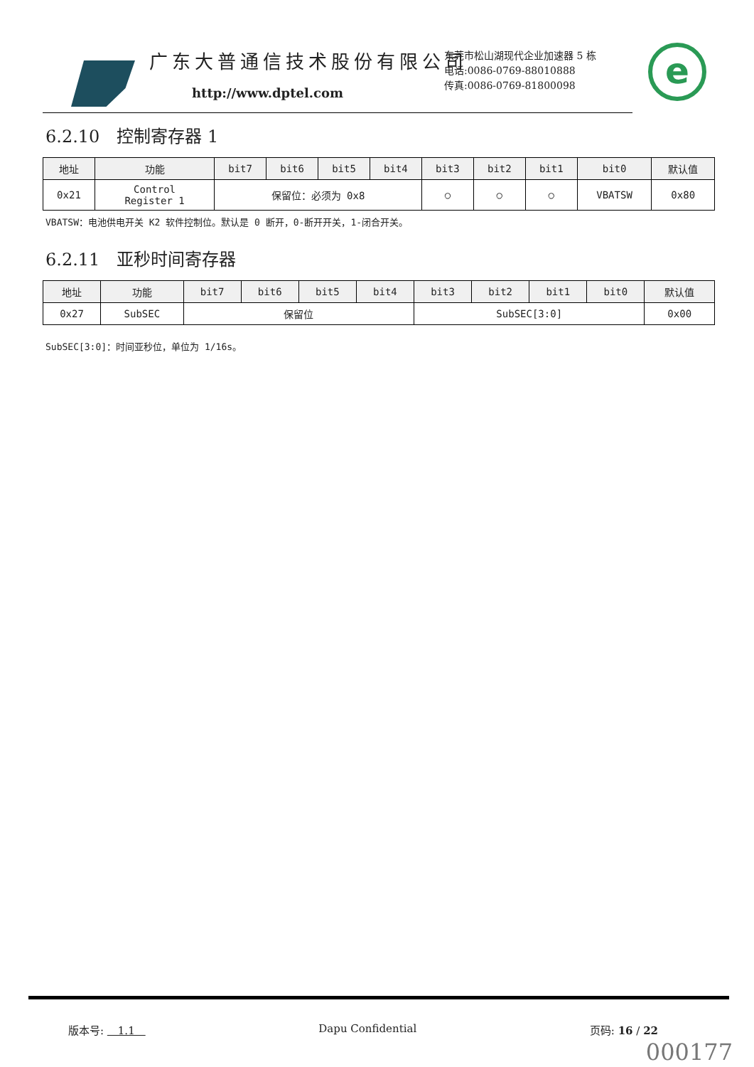广东大普通信技术股份有限公司
http://www.dptel.com
东莞市松山湖现代企业加速器 5 栋
电话:0086-0769-88010888
传真:0086-0769-81800098
e
6.2.10　控制寄存器 1
| 地址 | 功能 | bit7 | bit6 | bit5 | bit4 | bit3 | bit2 | bit1 | bit0 | 默认值 |
| --- | --- | --- | --- | --- | --- | --- | --- | --- | --- | --- |
| 0x21 | Control Register 1 | 保留位：必须为 0x8 | | | | ○ | ○ | ○ | VBATSW | 0x80 |
VBATSW：电池供电开关 K2 软件控制位。默认是 0 断开，0-断开开关，1-闭合开关。
6.2.11　亚秒时间寄存器
| 地址 | 功能 | bit7 | bit6 | bit5 | bit4 | bit3 | bit2 | bit1 | bit0 | 默认值 |
| --- | --- | --- | --- | --- | --- | --- | --- | --- | --- | --- |
| 0x27 | SubSEC | 保留位 | | | | SubSEC[3:0] | | | | 0x00 |
SubSEC[3:0]：时间亚秒位，单位为 1/16s。
版本号: 　1.1　Dapu Confidential 页码: 16 / 22
000177